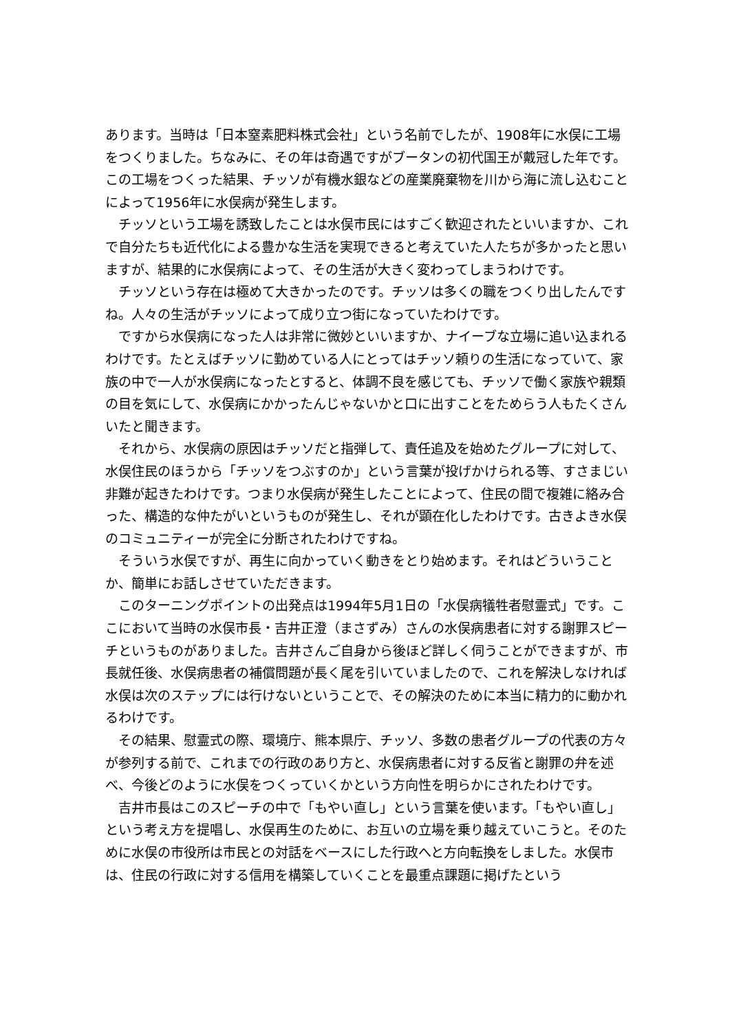あります。当時は「日本窒素肥料株式会社」という名前でしたが、1908年に水俣に工場をつくりました。ちなみに、その年は奇遇ですがブータンの初代国王が戴冠した年です。この工場をつくった結果、チッソが有機水銀などの産業廃棄物を川から海に流し込むことによって1956年に水俣病が発生します。
チッソという工場を誘致したことは水俣市民にはすごく歓迎されたといいますか、これで自分たちも近代化による豊かな生活を実現できると考えていた人たちが多かったと思いますが、結果的に水俣病によって、その生活が大きく変わってしまうわけです。
チッソという存在は極めて大きかったのです。チッソは多くの職をつくり出したんですね。人々の生活がチッソによって成り立つ街になっていたわけです。
ですから水俣病になった人は非常に微妙といいますか、ナイーブな立場に追い込まれるわけです。たとえばチッソに勤めている人にとってはチッソ頼りの生活になっていて、家族の中で一人が水俣病になったとすると、体調不良を感じても、チッソで働く家族や親類の目を気にして、水俣病にかかったんじゃないかと口に出すことをためらう人もたくさんいたと聞きます。
それから、水俣病の原因はチッソだと指弾して、責任追及を始めたグループに対して、水俣住民のほうから「チッソをつぶすのか」という言葉が投げかけられる等、すさまじい非難が起きたわけです。つまり水俣病が発生したことによって、住民の間で複雑に絡み合った、構造的な仲たがいというものが発生し、それが顕在化したわけです。古きよき水俣のコミュニティーが完全に分断されたわけですね。
そういう水俣ですが、再生に向かっていく動きをとり始めます。それはどういうことか、簡単にお話しさせていただきます。
このターニングポイントの出発点は1994年5月1日の「水俣病犠牲者慰霊式」です。ここにおいて当時の水俣市長・吉井正澄（まさずみ）さんの水俣病患者に対する謝罪スピーチというものがありました。吉井さんご自身から後ほど詳しく伺うことができますが、市長就任後、水俣病患者の補償問題が長く尾を引いていましたので、これを解決しなければ水俣は次のステップには行けないということで、その解決のために本当に精力的に動かれるわけです。
その結果、慰霊式の際、環境庁、熊本県庁、チッソ、多数の患者グループの代表の方々が参列する前で、これまでの行政のあり方と、水俣病患者に対する反省と謝罪の弁を述べ、今後どのように水俣をつくっていくかという方向性を明らかにされたわけです。
吉井市長はこのスピーチの中で「もやい直し」という言葉を使います。「もやい直し」という考え方を提唱し、水俣再生のために、お互いの立場を乗り越えていこうと。そのために水俣の市役所は市民との対話をベースにした行政へと方向転換をしました。水俣市は、住民の行政に対する信用を構築していくことを最重点課題に掲げたという